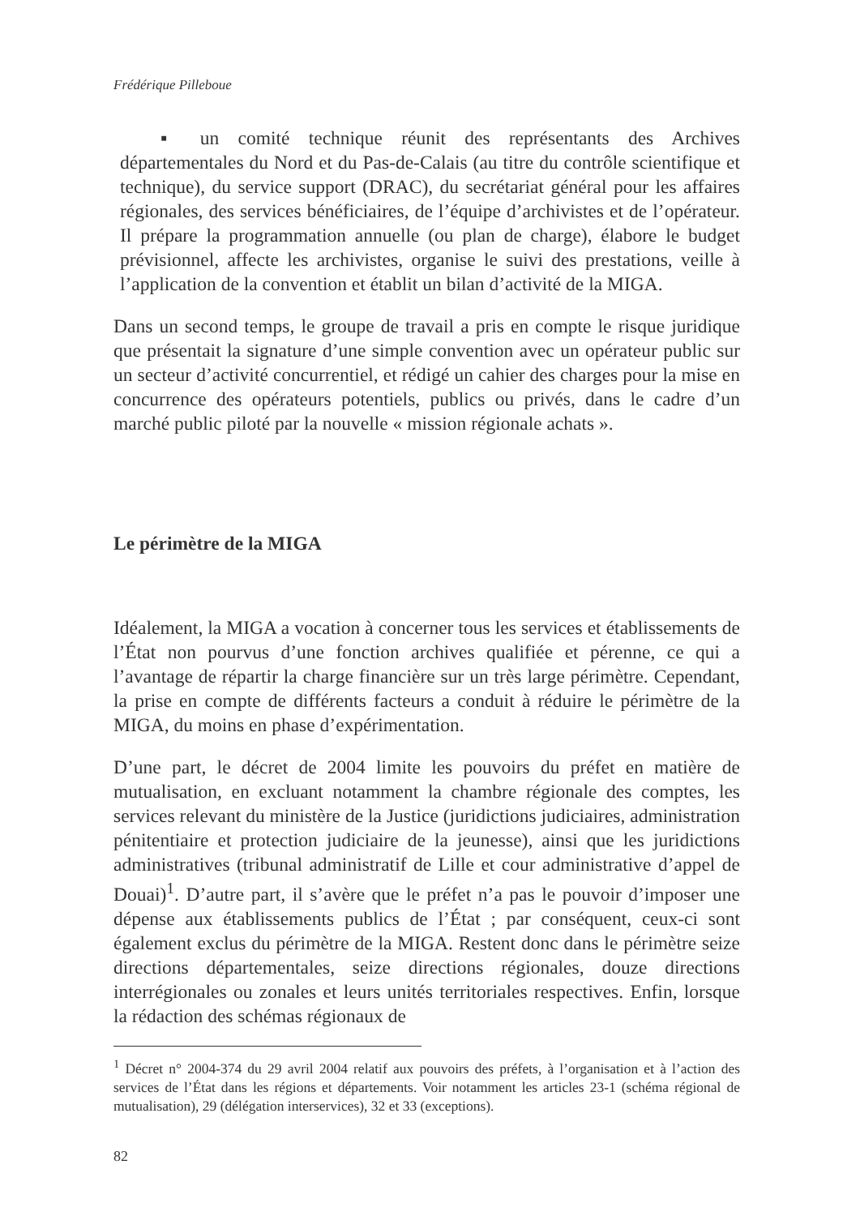Frédérique Pilleboue
▪ un comité technique réunit des représentants des Archives départementales du Nord et du Pas-de-Calais (au titre du contrôle scientifique et technique), du service support (DRAC), du secrétariat général pour les affaires régionales, des services bénéficiaires, de l’équipe d’archivistes et de l’opérateur. Il prépare la programmation annuelle (ou plan de charge), élabore le budget prévisionnel, affecte les archivistes, organise le suivi des prestations, veille à l’application de la convention et établit un bilan d’activité de la MIGA.
Dans un second temps, le groupe de travail a pris en compte le risque juridique que présentait la signature d’une simple convention avec un opérateur public sur un secteur d’activité concurrentiel, et rédigé un cahier des charges pour la mise en concurrence des opérateurs potentiels, publics ou privés, dans le cadre d’un marché public piloté par la nouvelle « mission régionale achats ».
Le périmètre de la MIGA
Idéalement, la MIGA a vocation à concerner tous les services et établissements de l’État non pourvus d’une fonction archives qualifiée et pérenne, ce qui a l’avantage de répartir la charge financière sur un très large périmètre. Cependant, la prise en compte de différents facteurs a conduit à réduire le périmètre de la MIGA, du moins en phase d’expérimentation.
D’une part, le décret de 2004 limite les pouvoirs du préfet en matière de mutualisation, en excluant notamment la chambre régionale des comptes, les services relevant du ministère de la Justice (juridictions judiciaires, administration pénitentiaire et protection judiciaire de la jeunesse), ainsi que les juridictions administratives (tribunal administratif de Lille et cour administrative d’appel de Douai)<sup>1</sup>. D’autre part, il s’avère que le préfet n’a pas le pouvoir d’imposer une dépense aux établissements publics de l’État ; par conséquent, ceux-ci sont également exclus du périmètre de la MIGA. Restent donc dans le périmètre seize directions départementales, seize directions régionales, douze directions interrégionales ou zonales et leurs unités territoriales respectives. Enfin, lorsque la rédaction des schémas régionaux de
<sup>1</sup> Décret n° 2004-374 du 29 avril 2004 relatif aux pouvoirs des préfets, à l’organisation et à l’action des services de l’État dans les régions et départements. Voir notamment les articles 23-1 (schéma régional de mutualisation), 29 (délégation interservices), 32 et 33 (exceptions).
82